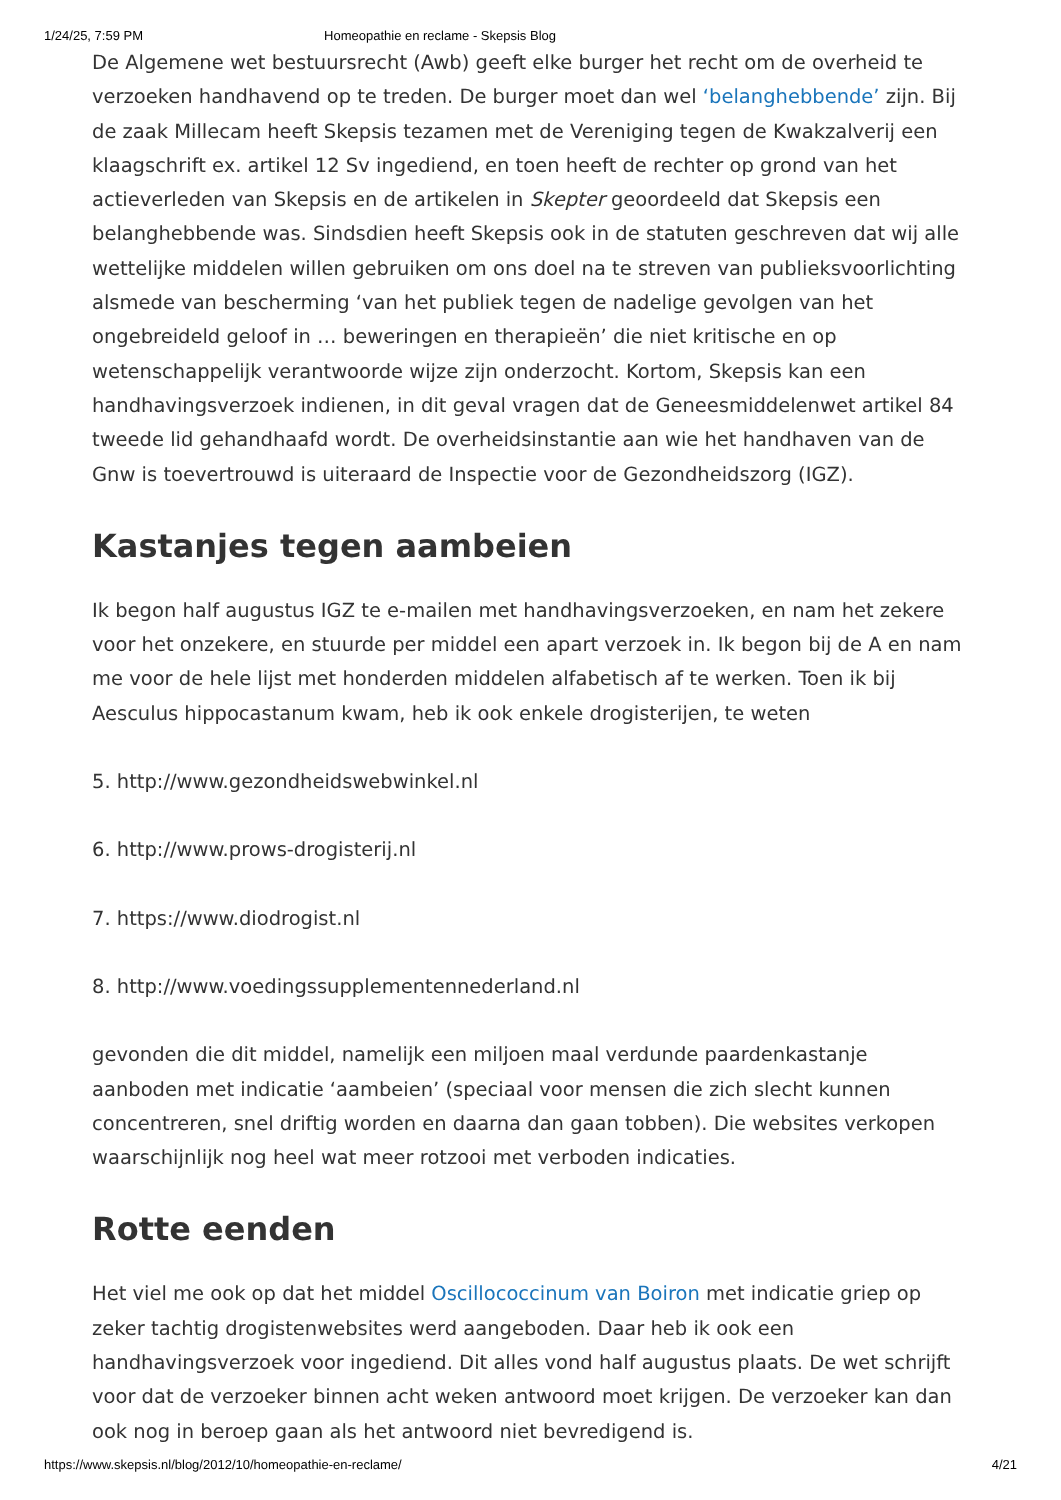1/24/25, 7:59 PM Homeopathie en reclame - Skepsis Blog
De Algemene wet bestuursrecht (Awb) geeft elke burger het recht om de overheid te verzoeken handhavend op te treden. De burger moet dan wel ‘belanghebbende’ zijn. Bij de zaak Millecam heeft Skepsis tezamen met de Vereniging tegen de Kwakzalverij een klaagschrift ex. artikel 12 Sv ingediend, en toen heeft de rechter op grond van het actieverleden van Skepsis en de artikelen in Skepter geoordeeld dat Skepsis een belanghebbende was. Sindsdien heeft Skepsis ook in de statuten geschreven dat wij alle wettelijke middelen willen gebruiken om ons doel na te streven van publieksvoorlichting alsmede van bescherming ‘van het publiek tegen de nadelige gevolgen van het ongebreideld geloof in … beweringen en therapieën’ die niet kritische en op wetenschappelijk verantwoorde wijze zijn onderzocht. Kortom, Skepsis kan een handhavingsverzoek indienen, in dit geval vragen dat de Geneesmiddelenwet artikel 84 tweede lid gehandhaafd wordt. De overheidsinstantie aan wie het handhaven van de Gnw is toevertrouwd is uiteraard de Inspectie voor de Gezondheidszorg (IGZ).
Kastanjes tegen aambeien
Ik begon half augustus IGZ te e-mailen met handhavingsverzoeken, en nam het zekere voor het onzekere, en stuurde per middel een apart verzoek in. Ik begon bij de A en nam me voor de hele lijst met honderden middelen alfabetisch af te werken. Toen ik bij Aesculus hippocastanum kwam, heb ik ook enkele drogisterijen, te weten
5. http://www.gezondheidswebwinkel.nl
6. http://www.prows-drogisterij.nl
7. https://www.diodrogist.nl
8. http://www.voedingssupplementennederland.nl
gevonden die dit middel, namelijk een miljoen maal verdunde paardenkastanje aanboden met indicatie ‘aambeien’ (speciaal voor mensen die zich slecht kunnen concentreren, snel driftig worden en daarna dan gaan tobben). Die websites verkopen waarschijnlijk nog heel wat meer rotzooi met verboden indicaties.
Rotte eenden
Het viel me ook op dat het middel Oscillococcinum van Boiron met indicatie griep op zeker tachtig drogistenwebsites werd aangeboden. Daar heb ik ook een handhavingsverzoek voor ingediend. Dit alles vond half augustus plaats. De wet schrijft voor dat de verzoeker binnen acht weken antwoord moet krijgen. De verzoeker kan dan ook nog in beroep gaan als het antwoord niet bevredigend is.
https://www.skepsis.nl/blog/2012/10/homeopathie-en-reclame/ 4/21